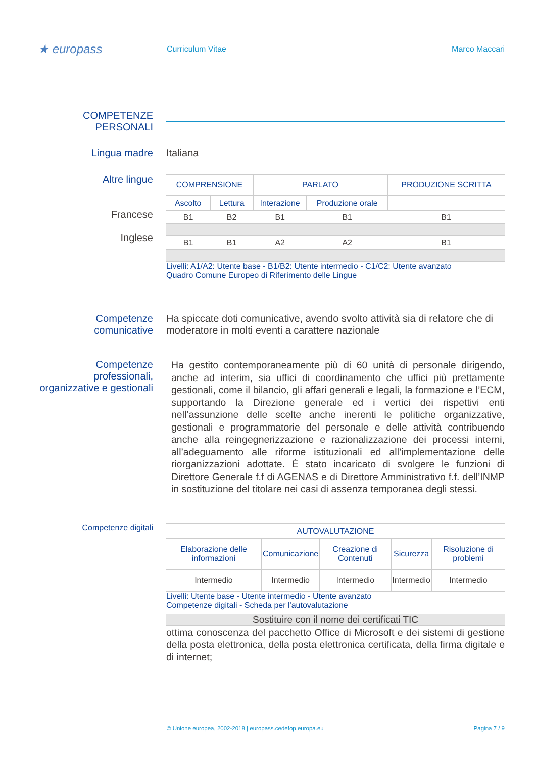★ europass
Curriculum Vitae Marco Maccari
COMPETENZE PERSONALI
Lingua madre Italiana
Altre lingue
Francese
Inglese
| COMPRENSIONE | | PARLATO | | PRODUZIONE SCRITTA |
| --- | --- | --- | --- | --- |
| Ascolto | Lettura | Interazione | Produzione orale | |
| B1 | B2 | B1 | B1 | B1 |
| B1 | B1 | A2 | A2 | B1 |
Livelli: A1/A2: Utente base - B1/B2: Utente intermedio - C1/C2: Utente avanzato
Quadro Comune Europeo di Riferimento delle Lingue
Competenze comunicative
Ha spiccate doti comunicative, avendo svolto attività sia di relatore che di moderatore in molti eventi a carattere nazionale
Competenze professionali, organizzative e gestionali
Ha gestito contemporaneamente più di 60 unità di personale dirigendo, anche ad interim, sia uffici di coordinamento che uffici più prettamente gestionali, come il bilancio, gli affari generali e legali, la formazione e l’ECM, supportando la Direzione generale ed i vertici dei rispettivi enti nell’assunzione delle scelte anche inerenti le politiche organizzative, gestionali e programmatorie del personale e delle attività contribuendo anche alla reingegnerizzazione e razionalizzazione dei processi interni, all’adeguamento alle riforme istituzionali ed all’implementazione delle riorganizzazioni adottate. È stato incaricato di svolgere le funzioni di Direttore Generale f.f di AGENAS e di Direttore Amministrativo f.f. dell’INMP in sostituzione del titolare nei casi di assenza temporanea degli stessi.
Competenze digitali
| AUTOVALUTAZIONE | | | | |
| --- | --- | --- | --- | --- |
| Elaborazione delle informazioni | Comunicazione | Creazione di Contenuti | Sicurezza | Risoluzione di problemi |
| Intermedio | Intermedio | Intermedio | Intermedio | Intermedio |
Livelli: Utente base - Utente intermedio - Utente avanzato
Competenze digitali - Scheda per l'autovalutazione
Sostituire con il nome dei certificati TIC
ottima conoscenza del pacchetto Office di Microsoft e dei sistemi di gestione della posta elettronica, della posta elettronica certificata, della firma digitale e di internet;
© Unione europea, 2002-2018 | europass.cedefop.europa.eu Pagina 7 / 9